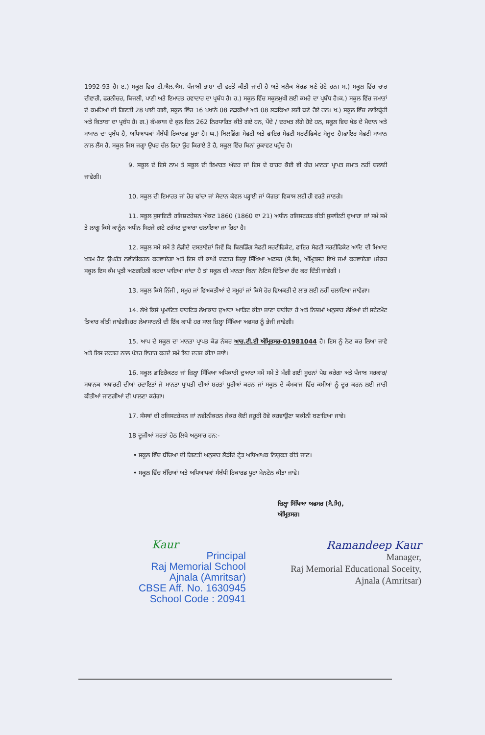1992-93 ਹੈ। ੲ.) ਸਕੂਲ ਵਿਚ ਟੀ.ਐਲ.ਐਮ, ਪੰਜਾਬੀ ਭਾਸ਼ਾ ਦੀ ਵਰਤੋਂ ਕੀਤੀ ਜਾਂਦੀ ਹੈ ਅਤੇ ਬਲੈਕ ਬੋਰਡ ਬਣੇ ਹੋਏ ਹਨ। ਸ.) ਸਕੂਲ ਵਿੱਚ ਚਾਰ ਦੀਵਾਰੀ, ਫਰਨੀਚਰ, ਬਿਜਲੀ, ਪਾਣੀ ਅਤੇ ਇਮਾਰਤ ਹਵਾਦਾਰ ਦਾ ਪ੍ਰਬੰਧ ਹੈ। ਹ.) ਸਕੂਲ ਵਿੱਚ ਸਕੂਲਮੁਖੀ ਲਈ ਕਮਰੇ ਦਾ ਪ੍ਰਬੰਧ ਹੈ।ਕ.) ਸਕੂਲ ਵਿੱਚ ਜਮਾਤਾਂ ਦੇ ਕਮਰਿਆਂ ਦੀ ਗਿਣਤੀ 28 ਪਾਈ ਗਈ, ਸਕੂਲ ਵਿੱਚ 16 ਪਖਾਨੇ 08 ਲੜਕੀਆਂ ਅਤੇ 08 ਲੜਕਿਆ ਲਈ ਬਣੇ ਹੋਏ ਹਨ। ਖ.) ਸਕੂਲ ਵਿੱਚ ਲਾਇਬ੍ਰੇਰੀ ਅਤੇ ਕਿਤਾਬਾ ਦਾ ਪ੍ਰਬੰਧ ਹੈ। ਗ.) ਕੰਮਕਾਜ ਦੇ ਕੁਲ ਦਿਨ 262 ਨਿਰਧਾਰਿਤ ਕੀਤੇ ਗਏ ਹਨ, ਪੌਦੇ / ਦਰਖਤ ਲੱਗੇ ਹੋਏ ਹਨ, ਸਕੂਲ ਵਿਚ ਖੇਡ ਦੇ ਮੈਦਾਨ ਅਤੇ ਸਾਮਾਨ ਦਾ ਪ੍ਰਬੰਧ ਹੈ, ਅਧਿਆਪਕਾਂ ਸੰਬੰਧੀ ਰਿਕਾਰਡ ਪੂਰਾ ਹੈ। ਘ.) ਬਿਲਡਿੰਗ ਸੇਫਟੀ ਅਤੇ ਫਾਇਰ ਸੇਫਟੀ ਸਰਟੀਫਿਕੇਟ ਮੋਜੂਦ ਹੈ।ਫਾਇਰ ਸੇਫਟੀ ਸਾਮਾਨ ਨਾਲ ਲੈਂਸ ਹੈ, ਸਕੂਲ ਜਿਸ ਜਗ੍ਹਾ ਉਪਰ ਚੱਲ ਰਿਹਾ ਉਹ ਕਿਰਾਏ ਤੇ ਹੈ, ਸਕੂਲ ਵਿੱਚ ਬਿਨਾਂ ਰੁਕਾਵਟ ਪਹੁੰਚ ਹੈ।
9. ਸਕੂਲ ਦੇ ਇਸੇ ਨਾਮ ਤੇ ਸਕੂਲ ਦੀ ਇਮਾਰਤ ਅੰਦਰ ਜਾਂ ਇਸ ਦੇ ਬਾਹਰ ਕੋਈ ਵੀ ਗੈਰ ਮਾਨਤਾ ਪ੍ਰਾਪਤ ਜਮਾਤ ਨਹੀਂ ਚਲਾਈ ਜਾਵੇਗੀ।
10. ਸਕੂਲ ਦੀ ਇਮਾਰਤ ਜਾਂ ਹੋਰ ਢਾਂਚਾ ਜਾਂ ਮੈਦਾਨ ਕੇਵਲ ਪੜ੍ਹਾਈ ਜਾਂ ਯੋਗਤਾ ਵਿਕਾਸ ਲਈ ਹੀ ਵਰਤੇ ਜਾਣਗੇ।
11. ਸਕੂਲ ਸੁਸਾਇਟੀ ਰਜਿਸ਼ਟਰੇਸ਼ਨ ਐਕਟ 1860 (1860 ਦਾ 21) ਅਧੀਨ ਰਜਿਸਟਰਡ ਕੀਤੀ ਸੁਸਾਇਟੀ ਦੁਆਰਾ ਜਾਂ ਸਮੇਂ ਸਮੇਂ ਤੇ ਲਾਗੂ ਕਿਸੇ ਕਾਨੂੰਨ ਅਧੀਨ ਸਿਰਜੇ ਗਏ ਟਰੱਸਟ ਦੁਆਰਾ ਚਲਾਇਆ ਜਾ ਰਿਹਾ ਹੈ।
12. ਸਕੂਲ ਸਮੇਂ ਸਮੇਂ ਤੇ ਲੋੜੀਦੇ ਦਸਤਾਵੇਜ਼ਾਂ ਜਿਵੇਂ ਕਿ ਬਿਲਡਿੰਗ ਸੇਫਟੀ ਸਰਟੀਫਿਕੇਟ, ਫਾਇਰ ਸੇਫਟੀ ਸਰਟੀਫਿਕੇਟ ਆਦਿ ਦੀ ਮਿਆਦ ਖਤਮ ਹੋਣ ਉਪਰੰਤ ਨਵੀਨੀਕਰਨ ਕਰਵਾਏਗਾ ਅਤੇ ਇਸ ਦੀ ਕਾਪੀ ਦਫਤਰ ਜ਼ਿਲ੍ਹਾ ਸਿੱਖਿਆ ਅਫਸਰ (ਸੈ.ਸਿ), ਅੰਮ੍ਰਿਤਸਰ ਵਿਖੇ ਜਮਾਂ ਕਰਵਾਏਗਾ ।ਜੇਕਰ ਸਕੂਲ ਇਸ ਕੰਮ ਪ੍ਰਤੀ ਅਣਗਹਿਲੀ ਕਰਦਾ ਪਾਇਆ ਜਾਂਦਾ ਹੈ ਤਾਂ ਸਕੂਲ ਦੀ ਮਾਨਤਾ ਬਿਨਾ ਨੋਟਿਸ ਦਿੱਤਿਆ ਰੱਦ ਕਰ ਦਿੱਤੀ ਜਾਵੇਗੀ ।
13. ਸਕੂਲ ਕਿਸੇ ਨਿੱਜੀ , ਸਮੂਹ ਜਾਂ ਵਿਅਕਤੀਆਂ ਦੇ ਸਮੂਹਾਂ ਜਾਂ ਕਿਸੇ ਹੋਰ ਵਿਅਕਤੀ ਦੇ ਲਾਭ ਲਈ ਨਹੀਂ ਚਲਾਇਆ ਜਾਵੇਗਾ।
14. ਲੇਖੇ ਕਿਸੇ ਪ੍ਰਮਾਣਿਤ ਚਾਰਟਿਡ ਲੇਖਾਕਾਰ ਦੁਆਰਾ ਆਡਿਟ ਕੀਤਾ ਜਾਣਾ ਚਾਹੀਦਾ ਹੈ ਅਤੇ ਨਿਯਮਾਂ ਅਨੁਸਾਰ ਲੇਖਿਆਂ ਦੀ ਸਟੇਟਮੈਂਟ ਤਿਆਰ ਕੀਤੀ ਜਾਵੇਗੀ।ਹਰ ਲੇਖਾਸਾਰਨੀ ਦੀ ਇੱਕ ਕਾਪੀ ਹਰ ਸਾਲ ਜ਼ਿਲ੍ਹਾ ਸਿੱਖਿਆ ਅਫਸਰ ਨੂੰ ਭੇਜੀ ਜਾਵੇਗੀ।
15. ਆਪ ਦੇ ਸਕੂਲ ਦਾ ਮਾਨਤਾ ਪ੍ਰਾਪਤ ਕੋਡ ਨੰਬਰ ਆਰ.ਟੀ.ਈ ਅੰਮ੍ਰਿਤਸਰ-01981044 ਹੈ। ਇਸ ਨੂੰ ਨੋਟ ਕਰ ਲਿਆ ਜਾਵੇ ਅਤੇ ਇਸ ਦਫਤਰ ਨਾਲ ਪੱਤਰ ਵਿਹਾਰ ਕਰਦੇ ਸਮੇਂ ਇਹ ਦਰਜ ਕੀਤਾ ਜਾਵੇ।
16. ਸਕੂਲ ਡਾਇਰੈਕਟਰ ਜਾਂ ਜ਼ਿਲ੍ਹਾ ਸਿੱਖਿਆ ਅਧਿਕਾਰੀ ਦੁਆਰਾ ਸਮੇਂ ਸਮੇਂ ਤੇ ਮੰਗੀ ਗਈ ਸੂਚਨਾਂ ਪੇਸ਼ ਕਰੇਗਾ ਅਤੇ ਪੰਜਾਬ ਸਰਕਾਰ/ਸਥਾਨਕ ਅਥਾਰਟੀ ਦੀਆਂ ਹਦਾਇਤਾਂ ਜੋ ਮਾਨਤਾ ਪ੍ਰਾਪਤੀ ਦੀਆਂ ਸ਼ਰਤਾਂ ਪੂਰੀਆਂ ਕਰਨ ਜਾਂ ਸਕੂਲ ਦੇ ਕੰਮਕਾਜ ਵਿੱਚ ਕਮੀਆਂ ਨੂੰ ਦੂਰ ਕਰਨ ਲਈ ਜਾਰੀ ਕੀਤੀਆਂ ਜਾਣਗੀਆਂ ਦੀ ਪਾਲਣਾ ਕਰੇਗਾ।
17. ਸੰਸਥਾਂ ਦੀ ਰਜਿਸਟਰੇਸ਼ਨ ਜਾਂ ਨਵੀਨੀਕਰਨ ਜੇਕਰ ਕੋਈ ਜਰੂਰੀ ਹੋਵੇ ਕਰਵਾਉਣਾ ਯਕੀਨੀ ਬਣਾਇਆ ਜਾਵੇ।
18 ਦੂਜੀਆਂ ਸ਼ਰਤਾਂ ਹੇਠ ਲਿਖੇ ਅਨੁਸਾਰ ਹਨ:-
• ਸਕੂਲ ਵਿੱਚ ਬੱਚਿਆ ਦੀ ਗਿਣਤੀ ਅਨੁਸਾਰ ਲੋੜੀਂਦੇ ਟ੍ਰੇਂਡ ਅਧਿਆਪਕ ਨਿਯੁਕਤ ਕੀਤੇ ਜਾਣ।
• ਸਕੂਲ ਵਿੱਚ ਬੱਚਿਆਂ ਅਤੇ ਅਧਿਆਪਕਾਂ ਸੰਬੰਧੀ ਰਿਕਾਰਡ ਪੂਰਾ ਮੇਨਟੇਨ ਕੀਤਾ ਜਾਵੇ।
ਜ਼ਿਲ੍ਹਾ ਸਿੱਖਿਆ ਅਫਸਰ (ਸੈ.ਸਿ),
ਅੰਮ੍ਰਿਤਸਰ।
Kaur
Principal
Raj Memorial School
Ajnala (Amritsar)
CBSE Aff. No. 1630945
School Code : 20941
Ramandeep Kaur
Manager,
Raj Memorial Educational Soceity,
Ajnala (Amritsar)